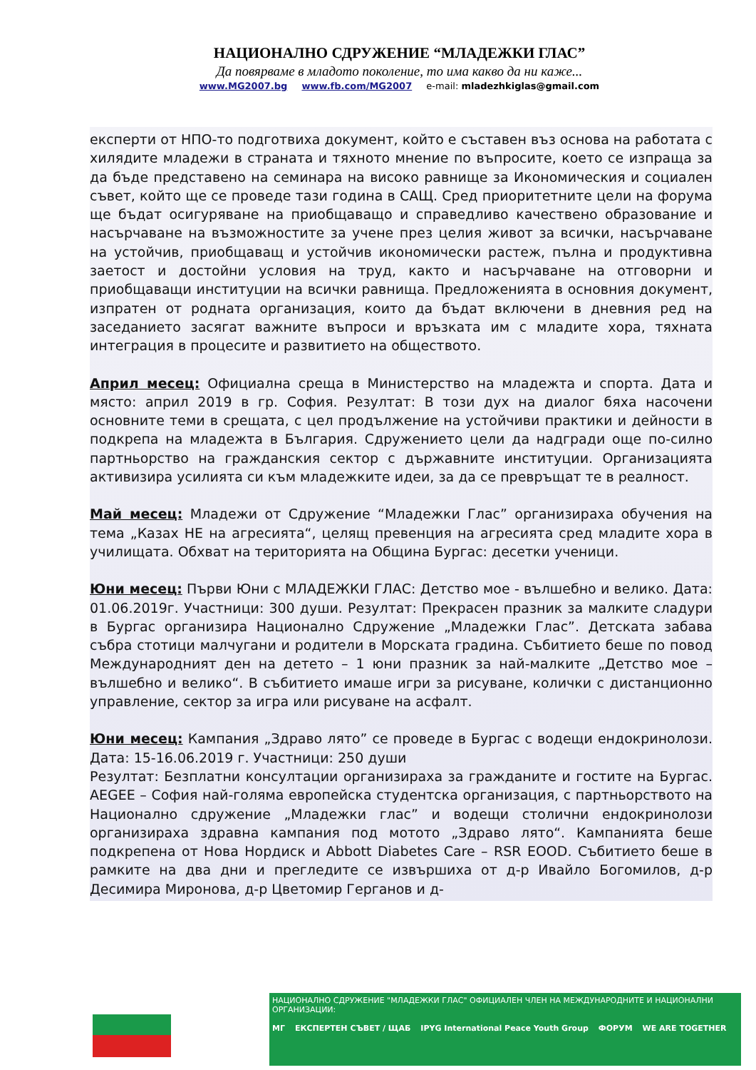НАЦИОНАЛНО СДРУЖЕНИЕ “МЛАДЕЖКИ ГЛАС”
Да повярваме в младото поколение, то има какво да ни каже...
www.MG2007.bg www.fb.com/MG2007 e-mail: mladezhkiglas@gmail.com
експерти от НПО-то подготвиха документ, който е съставен въз основа на работата с хилядите младежи в страната и тяхното мнение по въпросите, което се изпраща за да бъде представено на семинара на високо равнище за Икономическия и социален съвет, който ще се проведе тази година в САЩ. Сред приоритетните цели на форума ще бъдат осигуряване на приобщаващо и справедливо качествено образование и насърчаване на възможностите за учене през целия живот за всички, насърчаване на устойчив, приобщаващ и устойчив икономически растеж, пълна и продуктивна заетост и достойни условия на труд, както и насърчаване на отговорни и приобщаващи институции на всички равнища. Предложенията в основния документ, изпратен от родната организация, които да бъдат включени в дневния ред на заседанието засягат важните въпроси и връзката им с младите хора, тяхната интеграция в процесите и развитието на обществото.
Април месец: Официална среща в Министерство на младежта и спорта. Дата и място: април 2019 в гр. София. Резултат: В този дух на диалог бяха насочени основните теми в срещата, с цел продължение на устойчиви практики и дейности в подкрепа на младежта в България. Сдружението цели да надгради още по-силно партньорство на гражданския сектор с държавните институции. Организацията активизира усилията си към младежките идеи, за да се превръщат те в реалност.
Май месец: Младежи от Сдружение “Младежки Глас” организираха обучения на тема „Казах НЕ на агресията“, целящ превенция на агресията сред младите хора в училищата. Обхват на територията на Община Бургас: десетки ученици.
Юни месец: Първи Юни с МЛАДЕЖКИ ГЛАС: Детство мое - вълшебно и велико. Дата: 01.06.2019г. Участници: 300 души. Резултат: Прекрасен празник за малките сладури в Бургас организира Национално Сдружение „Младежки Глас”. Детската забава събра стотици малчугани и родители в Морската градина. Събитието беше по повод Международният ден на детето – 1 юни празник за най-малките „Детство мое – вълшебно и велико“. В събитието имаше игри за рисуване, колички с дистанционно управление, сектор за игра или рисуване на асфалт.
Юни месец: Кампания „Здраво лято” се проведе в Бургас с водещи ендокринолози. Дата: 15-16.06.2019 г. Участници: 250 души
Резултат: Безплатни консултации организираха за гражданите и гостите на Бургас. AEGEE – София най-голяма европейска студентска организация, с партньорството на Национално сдружение „Младежки глас” и водещи столични ендокринолози организираха здравна кампания под мотото „Здраво лято“. Кампанията беше подкрепена от Нова Нордиск и Abbott Diabetes Care – RSR EOOD. Събитието беше в рамките на два дни и прегледите се извършиха от д-р Ивайло Богомилов, д-р Десимира Миронова, д-р Цветомир Герганов и д-
НАЦИОНАЛНО СДРУЖЕНИЕ "МЛАДЕЖКИ ГЛАС" ОФИЦИАЛЕН ЧЛЕН НА МЕЖДУНАРОДНИТЕ И НАЦИОНАЛНИ ОРГАНИЗАЦИИ:
МГ ЕКСПЕРТЕН СЪВЕТ / ЩАБ IPYG International Peace Youth Group ФОРУМ WE ARE TOGETHER